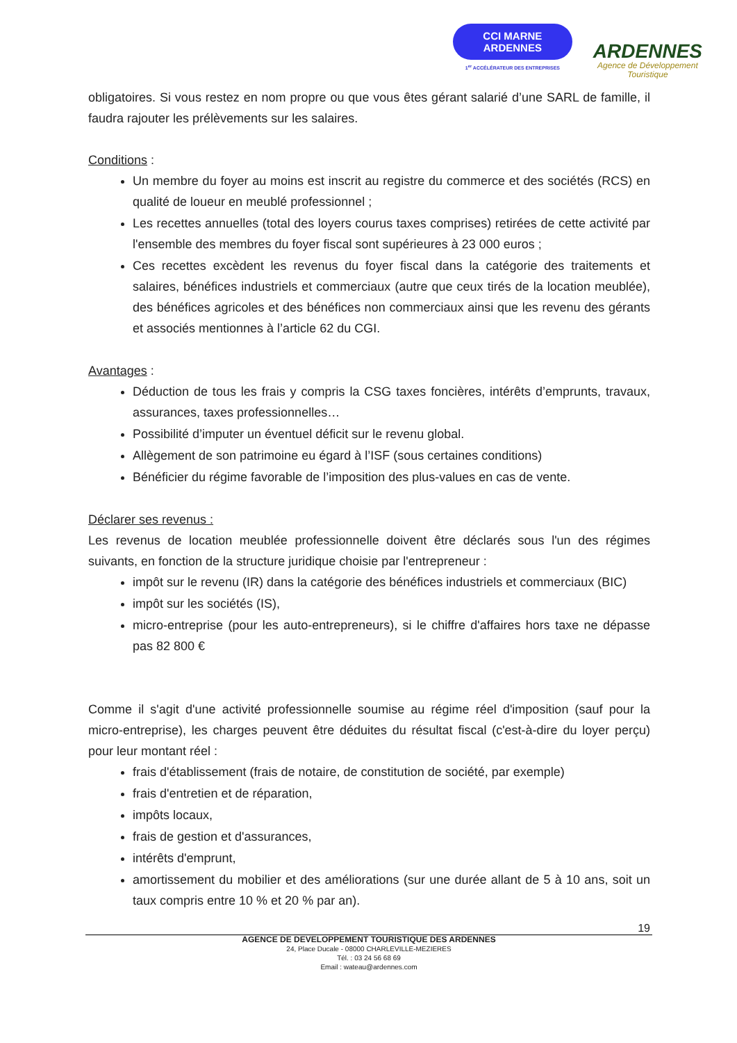CCI MARNE
ARDENNES
1<sup>er</sup> ACCÉLÉRATEUR DES ENTREPRISES
ARDENNES
Agence de Développement
Touristique
obligatoires. Si vous restez en nom propre ou que vous êtes gérant salarié d’une SARL de famille, il faudra rajouter les prélèvements sur les salaires.
Conditions :
Un membre du foyer au moins est inscrit au registre du commerce et des sociétés (RCS) en qualité de loueur en meublé professionnel ;
Les recettes annuelles (total des loyers courus taxes comprises) retirées de cette activité par l'ensemble des membres du foyer fiscal sont supérieures à 23 000 euros ;
Ces recettes excèdent les revenus du foyer fiscal dans la catégorie des traitements et salaires, bénéfices industriels et commerciaux (autre que ceux tirés de la location meublée), des bénéfices agricoles et des bénéfices non commerciaux ainsi que les revenu des gérants et associés mentionnes à l’article 62 du CGI.
Avantages :
Déduction de tous les frais y compris la CSG taxes foncières, intérêts d’emprunts, travaux, assurances, taxes professionnelles…
Possibilité d’imputer un éventuel déficit sur le revenu global.
Allègement de son patrimoine eu égard à l’ISF (sous certaines conditions)
Bénéficier du régime favorable de l’imposition des plus-values en cas de vente.
Déclarer ses revenus :
Les revenus de location meublée professionnelle doivent être déclarés sous l'un des régimes suivants, en fonction de la structure juridique choisie par l'entrepreneur :
impôt sur le revenu (IR) dans la catégorie des bénéfices industriels et commerciaux (BIC)
impôt sur les sociétés (IS),
micro-entreprise (pour les auto-entrepreneurs), si le chiffre d'affaires hors taxe ne dépasse pas 82 800 €
Comme il s'agit d'une activité professionnelle soumise au régime réel d'imposition (sauf pour la micro-entreprise), les charges peuvent être déduites du résultat fiscal (c'est-à-dire du loyer perçu) pour leur montant réel :
frais d'établissement (frais de notaire, de constitution de société, par exemple)
frais d'entretien et de réparation,
impôts locaux,
frais de gestion et d'assurances,
intérêts d'emprunt,
amortissement du mobilier et des améliorations (sur une durée allant de 5 à 10 ans, soit un taux compris entre 10 % et 20 % par an).
19
AGENCE DE DEVELOPPEMENT TOURISTIQUE DES ARDENNES
24, Place Ducale - 08000 CHARLEVILLE-MEZIERES
Tél. : 03 24 56 68 69
Email : wateau@ardennes.com